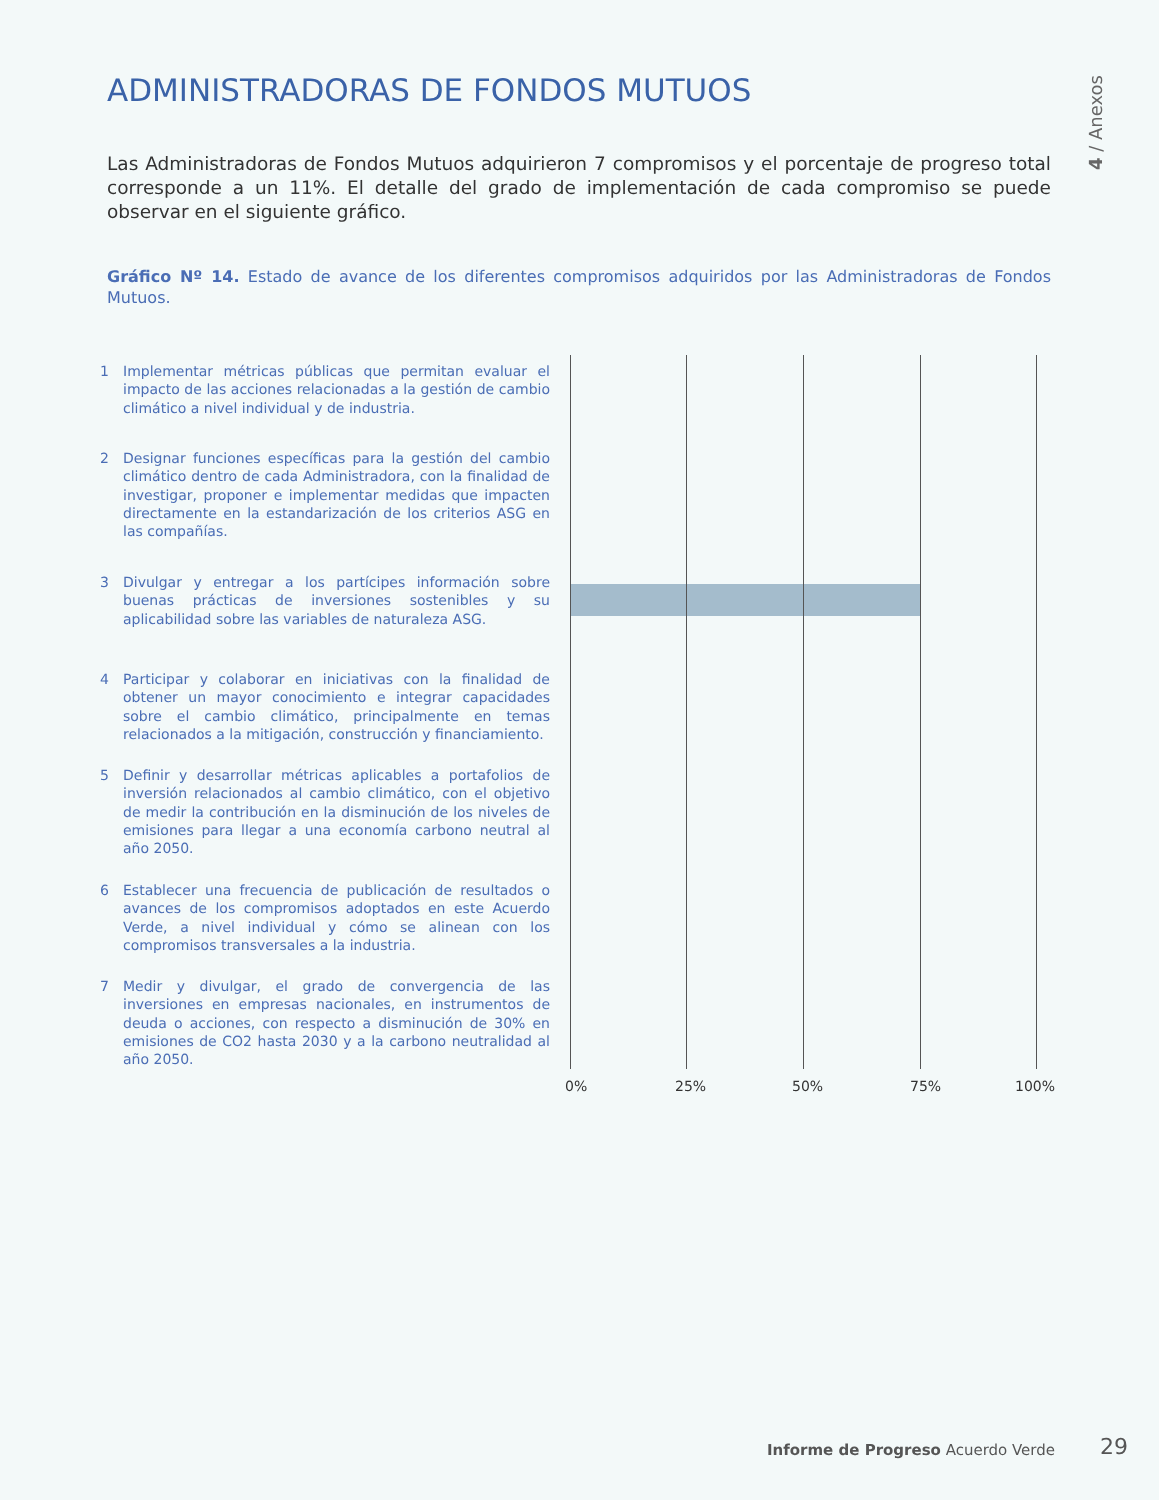ADMINISTRADORAS DE FONDOS MUTUOS
4 / Anexos
Las Administradoras de Fondos Mutuos adquirieron 7 compromisos y el porcentaje de progreso total corresponde a un 11%. El detalle del grado de implementación de cada compromiso se puede observar en el siguiente gráfico.
Gráfico Nº 14. Estado de avance de los diferentes compromisos adquiridos por las Administradoras de Fondos Mutuos.
1 Implementar métricas públicas que permitan evaluar el impacto de las acciones relacionadas a la gestión de cambio climático a nivel individual y de industria.
2 Designar funciones específicas para la gestión del cambio climático dentro de cada Administradora, con la finalidad de investigar, proponer e implementar medidas que impacten directamente en la estandarización de los criterios ASG en las compañías.
3 Divulgar y entregar a los partícipes información sobre buenas prácticas de inversiones sostenibles y su aplicabilidad sobre las variables de naturaleza ASG.
4 Participar y colaborar en iniciativas con la finalidad de obtener un mayor conocimiento e integrar capacidades sobre el cambio climático, principalmente en temas relacionados a la mitigación, construcción y financiamiento.
5 Definir y desarrollar métricas aplicables a portafolios de inversión relacionados al cambio climático, con el objetivo de medir la contribución en la disminución de los niveles de emisiones para llegar a una economía carbono neutral al año 2050.
6 Establecer una frecuencia de publicación de resultados o avances de los compromisos adoptados en este Acuerdo Verde, a nivel individual y cómo se alinean con los compromisos transversales a la industria.
7 Medir y divulgar, el grado de convergencia de las inversiones en empresas nacionales, en instrumentos de deuda o acciones, con respecto a disminución de 30% en emisiones de CO2 hasta 2030 y a la carbono neutralidad al año 2050.
0% 25% 50% 75% 100%
Informe de Progreso Acuerdo Verde
29